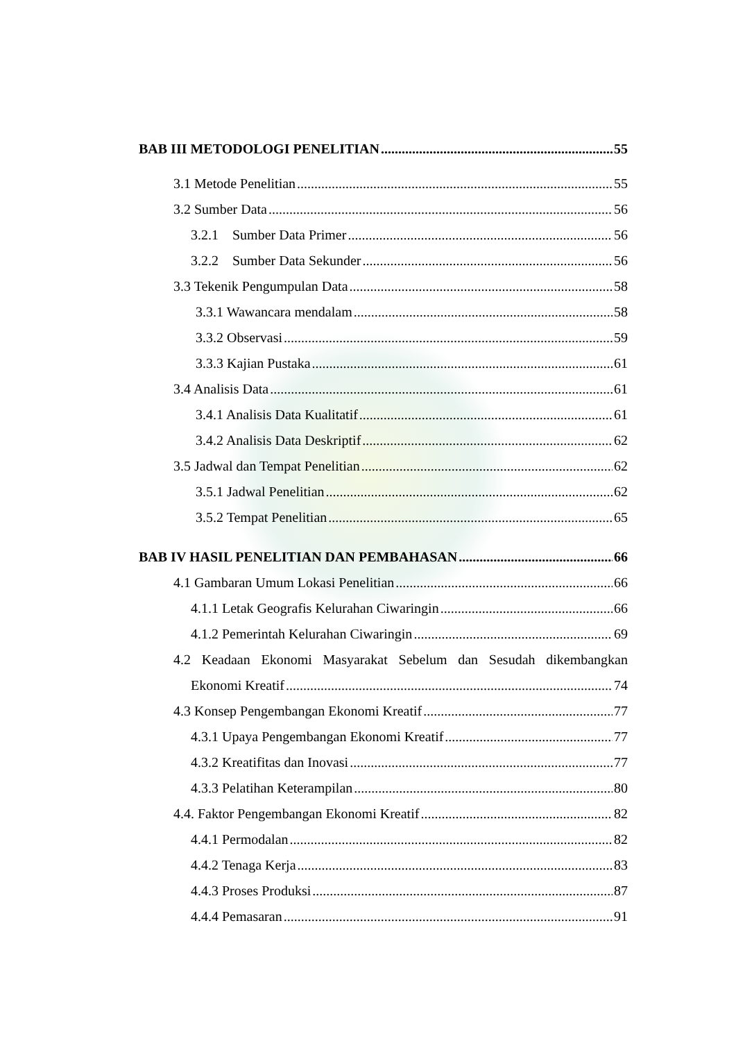BAB III METODOLOGI PENELITIAN 55
3.1 Metode Penelitian 55
3.2 Sumber Data 56
3.2.1 Sumber Data Primer 56
3.2.2 Sumber Data Sekunder 56
3.3 Tekenik Pengumpulan Data 58
3.3.1 Wawancara mendalam 58
3.3.2 Observasi 59
3.3.3 Kajian Pustaka 61
3.4 Analisis Data 61
3.4.1 Analisis Data Kualitatif 61
3.4.2 Analisis Data Deskriptif 62
3.5 Jadwal dan Tempat Penelitian 62
3.5.1 Jadwal Penelitian 62
3.5.2 Tempat Penelitian 65
BAB IV HASIL PENELITIAN DAN PEMBAHASAN 66
4.1 Gambaran Umum Lokasi Penelitian 66
4.1.1 Letak Geografis Kelurahan Ciwaringin 66
4.1.2 Pemerintah Kelurahan Ciwaringin 69
4.2 Keadaan Ekonomi Masyarakat Sebelum dan Sesudah dikembangkan
Ekonomi Kreatif 74
4.3 Konsep Pengembangan Ekonomi Kreatif 77
4.3.1 Upaya Pengembangan Ekonomi Kreatif 77
4.3.2 Kreatifitas dan Inovasi 77
4.3.3 Pelatihan Keterampilan 80
4.4. Faktor Pengembangan Ekonomi Kreatif 82
4.4.1 Permodalan 82
4.4.2 Tenaga Kerja 83
4.4.3 Proses Produksi 87
4.4.4 Pemasaran 91